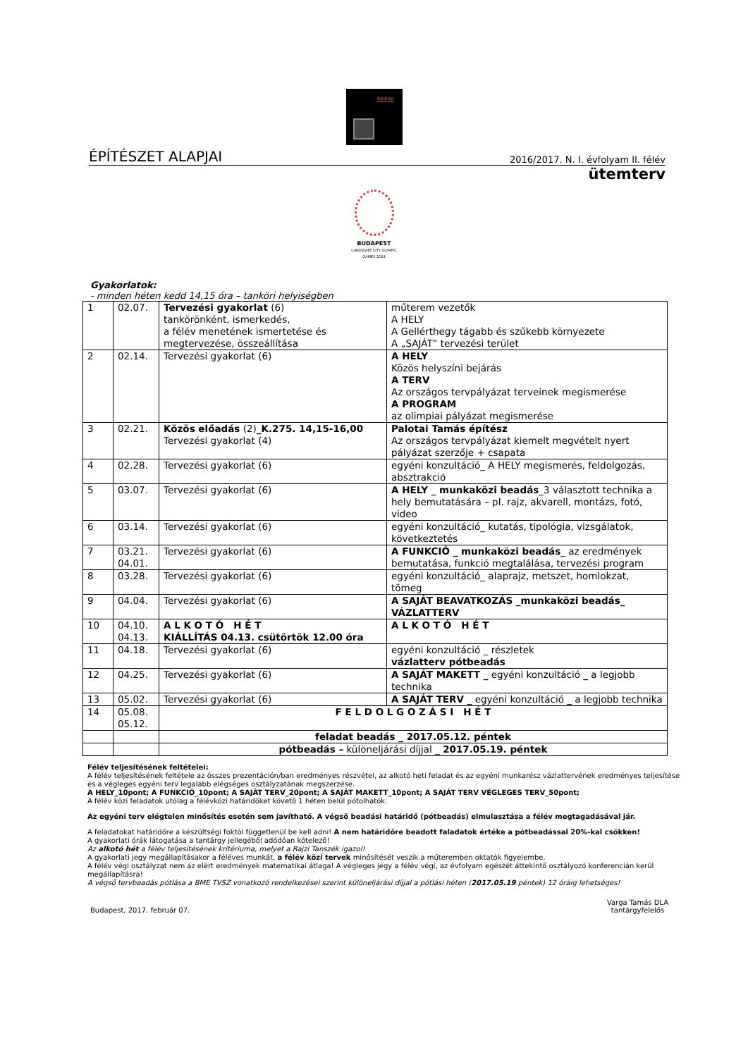épalap
ÉPÍTÉSZET ALAPJAI 2016/2017. N. I. évfolyam II. félév
ütemterv
BUDAPEST
CANDIDATE CITY OLYMPIC GAMES 2024
Gyakorlatok:
- minden héten kedd 14,15 óra – tanköri helyiségben
| 1 | 02.07. | Tervezési gyakorlat (6) tankörönként, ismerkedés, a félév menetének ismertetése és megtervezése, összeállítása | műterem vezetők A HELY A Gellérthegy tágabb és szűkebb környezete A „SAJÁT” tervezési terület |
| 2 | 02.14. | Tervezési gyakorlat (6) | A HELY Közös helyszíni bejárás A TERV Az országos tervpályázat terveinek megismerése A PROGRAM az olimpiai pályázat megismerése |
| 3 | 02.21. | Közös előadás (2) _K.275. 14,15-16,00 Tervezési gyakorlat (4) | Palotai Tamás építész Az országos tervpályázat kiemelt megvételt nyert pályázat szerzője + csapata |
| 4 | 02.28. | Tervezési gyakorlat (6) | egyéni konzultáció_ A HELY megismerés, feldolgozás, absztrakció |
| 5 | 03.07. | Tervezési gyakorlat (6) | A HELY _ munkaközi beadás _3 választott technika a hely bemutatására – pl. rajz, akvarell, montázs, fotó, video |
| 6 | 03.14. | Tervezési gyakorlat (6) | egyéni konzultáció_ kutatás, tipológia, vizsgálatok, következtetés |
| 7 | 03.21. 04.01. | Tervezési gyakorlat (6) | A FUNKCIÓ _ munkaközi beadás _ az eredmények bemutatása, funkció megtalálása, tervezési program |
| 8 | 03.28. | Tervezési gyakorlat (6) | egyéni konzultáció_ alaprajz, metszet, homlokzat, tömeg |
| 9 | 04.04. | Tervezési gyakorlat (6) | A SAJÁT BEAVATKOZÁS _munkaközi beadás_ VÁZLATTERV |
| 10 | 04.10. 04.13. | A L K O T Ó H É T KIÁLLÍTÁS 04.13. csütörtök 12.00 óra | A L K O T Ó H É T |
| 11 | 04.18. | Tervezési gyakorlat (6) | egyéni konzultáció _ részletek vázlatterv pótbeadás |
| 12 | 04.25. | Tervezési gyakorlat (6) | A SAJÁT MAKETT _ egyéni konzultáció _ a legjobb technika |
| 13 | 05.02. | Tervezési gyakorlat (6) | A SAJÁT TERV _ egyéni konzultáció _ a legjobb technika |
| 14 | 05.08. 05.12. | F E L D O L G O Z Á S I H É T | |
| | | feladat beadás _ 2017.05.12. péntek | |
| | | pótbeadás – különeljárási díjjal _ 2017.05.19. péntek | |
Félév teljesítésének feltételei:
A félév teljesítésének feltétele az összes prezentáción/ban eredményes részvétel, az alkotó heti feladat és az egyéni munkarész vázlattervének eredményes teljesítése és a végleges egyéni terv legalább elégséges osztályzatának megszerzése.
A HELY_10pont; A FUNKCIÓ_10pont; A SAJÁT TERV_20pont; A SAJÁT MAKETT_10pont; A SAJÁT TERV VÉGLEGES TERV_50pont;
A félév közi feladatok utólag a félévközi határidőket követő 1 héten belül pótolhatók.
Az egyéni terv elégtelen minősítés esetén sem javítható. A végső beadási határidő (pótbeadás) elmulasztása a félév megtagadásával jár.
A feladatokat határidőre a készültségi foktól függetlenül be kell adni! A nem határidőre beadott faladatok értéke a pótbeadással 20%-kal csökken!
A gyakorlati órák látogatása a tantárgy jellegéből adódóan kötelező!
Az alkotó hét a félév teljesítésének kritériuma, melyet a Rajzi Tanszék igazol!
A gyakorlati jegy megállapításakor a féléves munkát, a félév közi tervek minősítését veszik a műteremben oktatók figyelembe.
A félév végi osztályzat nem az elért eredmények matematikai átlaga! A végleges jegy a félév végi, az évfolyam egészét áttekintő osztályozó konferencián kerül megállapításra!
A végső tervbeadás pótlása a BME TVSZ vonatkozó rendelkezései szerint különeljárási díjjal a pótlási héten (2017.05.19.péntek) 12 óráig lehetséges!
Budapest, 2017. február 07. Varga Tamás DLA
tantárgyfelelős